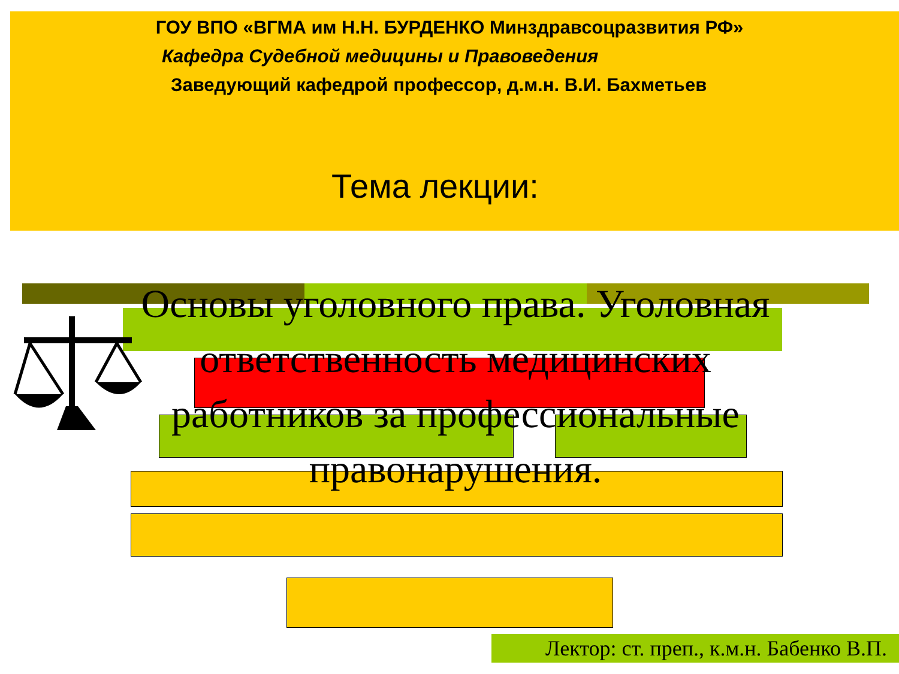ГОУ ВПО «ВГМА им Н.Н. БУРДЕНКО Минздравсоцразвития РФ»
Кафедра Судебной медицины и Правоведения
Заведующий кафедрой профессор, д.м.н. В.И. Бахметьев
Тема лекции:
Основы уголовного права. Уголовная ответственность медицинских работников за профессиональные правонарушения.
Лектор: ст. преп., к.м.н. Бабенко В.П.